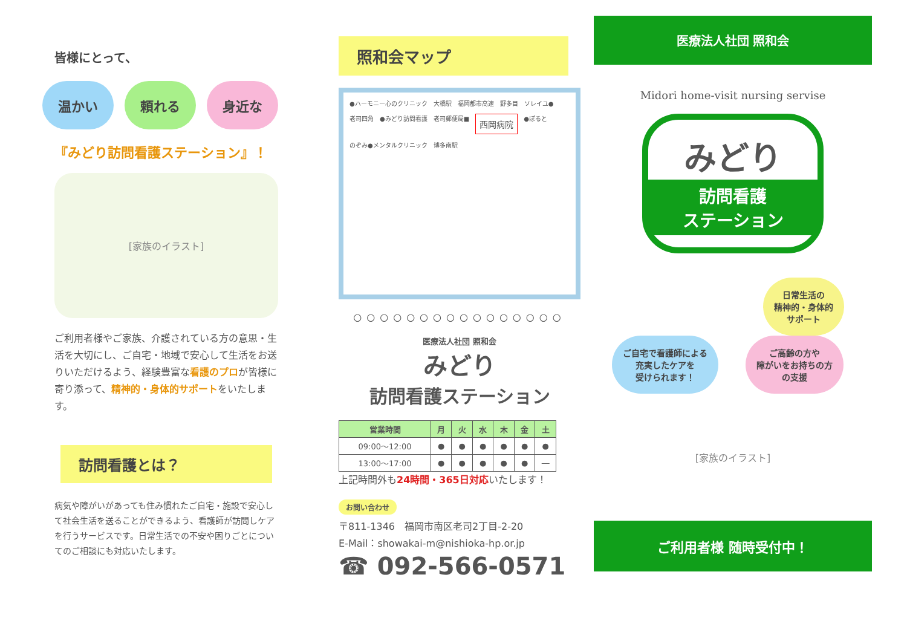皆様にとって、
温かい 頼れる 身近な
『みどり訪問看護ステーション』！
[家族のイラスト]
ご利用者様やご家族、介護されている方の意思・生活を大切にし、ご自宅・地域で安心して生活をお送りいただけるよう、経験豊富な看護のプロが皆様に寄り添って、精神的・身体的サポートをいたします。
訪問看護とは？
病気や障がいがあっても住み慣れたご自宅・施設で安心して社会生活を送ることができるよう、看護師が訪問しケアを行うサービスです。日常生活での不安や困りごとについてのご相談にも対応いたします。
照和会マップ
●ハーモニー心のクリニック 大橋駅 福岡都市高速 野多目 ソレイユ● 老司四角 ●みどり訪問看護 老司郵便局■ 西岡病院 ●ぽると のぞみ●メンタルクリニック 博多南駅
○○○○○○○○○○○○○○○○
医療法人社団 照和会
みどり
訪問看護ステーション
| 営業時間 | 月 | 火 | 水 | 木 | 金 | 土 |
| --- | --- | --- | --- | --- | --- | --- |
| 09:00～12:00 | ● | ● | ● | ● | ● | ● |
| 13:00～17:00 | ● | ● | ● | ● | ● | ― |
上記時間外も24時間・365日対応いたします！
お問い合わせ
〒811-1346　福岡市南区老司2丁目-2-20
E-Mail：showakai-m@nishioka-hp.or.jp
☎ 092-566-0571
医療法人社団 照和会
Midori home-visit nursing servise
みどり
訪問看護
ステーション
日常生活の
精神的・身体的
サポート
ご自宅で看護師による
充実したケアを
受けられます！
ご高齢の方や
障がいをお持ちの方
の支援
[家族のイラスト]
ご利用者様 随時受付中！